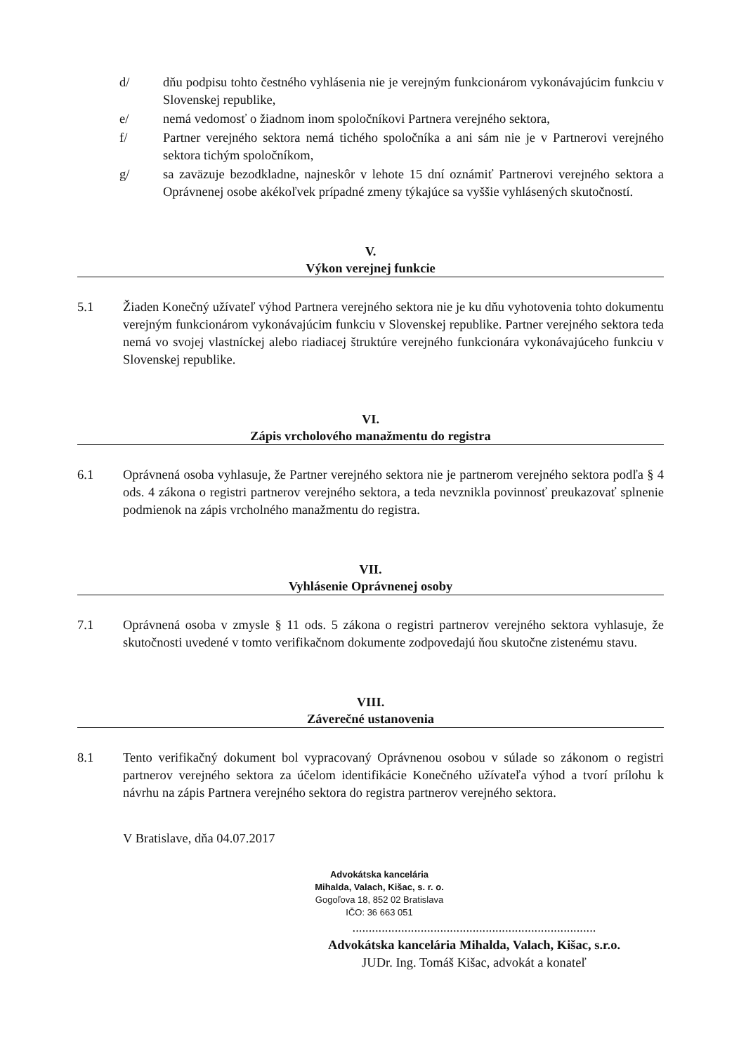d/ dňu podpisu tohto čestného vyhlásenia nie je verejným funkcionárom vykonávajúcim funkciu v Slovenskej republike,
e/ nemá vedomosť o žiadnom inom spoločníkovi Partnera verejného sektora,
f/ Partner verejného sektora nemá tichého spoločníka a ani sám nie je v Partnerovi verejného sektora tichým spoločníkom,
g/ sa zaväzuje bezodkladne, najneskôr v lehote 15 dní oznámiť Partnerovi verejného sektora a Oprávnenej osobe akékoľvek prípadné zmeny týkajúce sa vyššie vyhlásených skutočností.
V.
Výkon verejnej funkcie
5.1 Žiaden Konečný užívateľ výhod Partnera verejného sektora nie je ku dňu vyhotovenia tohto dokumentu verejným funkcionárom vykonávajúcim funkciu v Slovenskej republike. Partner verejného sektora teda nemá vo svojej vlastníckej alebo riadiacej štruktúre verejného funkcionára vykonávajúceho funkciu v Slovenskej republike.
VI.
Zápis vrcholového manažmentu do registra
6.1 Oprávnená osoba vyhlasuje, že Partner verejného sektora nie je partnerom verejného sektora podľa § 4 ods. 4 zákona o registri partnerov verejného sektora, a teda nevznikla povinnosť preukazovať splnenie podmienok na zápis vrcholného manažmentu do registra.
VII.
Vyhlásenie Oprávnenej osoby
7.1 Oprávnená osoba v zmysle § 11 ods. 5 zákona o registri partnerov verejného sektora vyhlasuje, že skutočnosti uvedené v tomto verifikačnom dokumente zodpovedajú ňou skutočne zistenému stavu.
VIII.
Záverečné ustanovenia
8.1 Tento verifikačný dokument bol vypracovaný Oprávnenou osobou v súlade so zákonom o registri partnerov verejného sektora za účelom identifikácie Konečného užívateľa výhod a tvorí prílohu k návrhu na zápis Partnera verejného sektora do registra partnerov verejného sektora.
V Bratislave, dňa 04.07.2017
Advokátska kancelária
Mihalda, Valach, Kišac, s. r. o.
Gogoľova 18, 852 02 Bratislava
IČO: 36 663 051
...........................................................................
Advokátska kancelária Mihalda, Valach, Kišac, s.r.o.
JUDr. Ing. Tomáš Kišac, advokát a konateľ